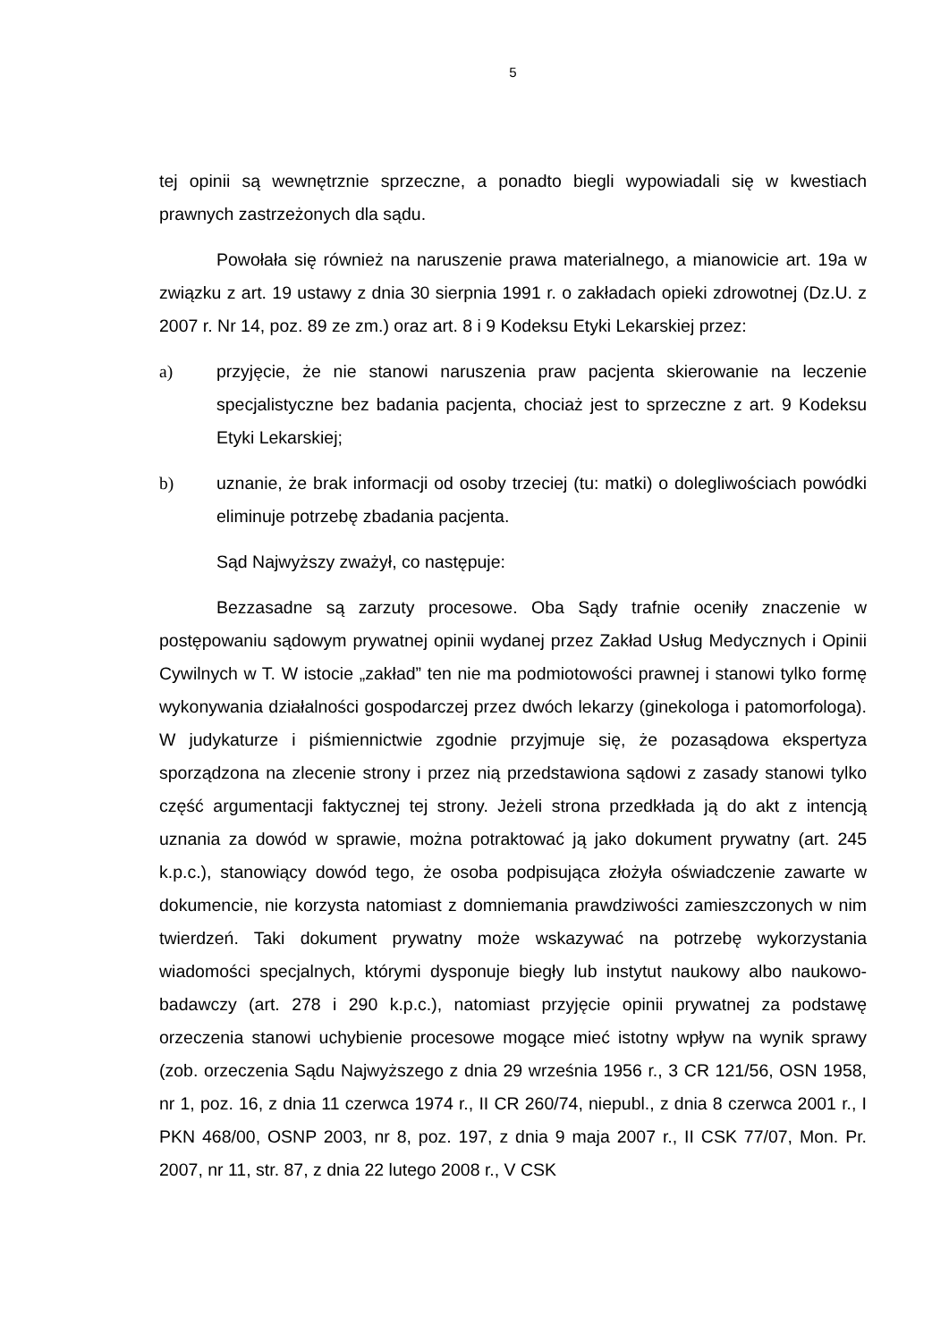5
tej opinii są wewnętrznie sprzeczne, a ponadto biegli wypowiadali się w kwestiach prawnych zastrzeżonych dla sądu.
Powołała się również na naruszenie prawa materialnego, a mianowicie art. 19a w związku z art. 19 ustawy z dnia 30 sierpnia 1991 r. o zakładach opieki zdrowotnej (Dz.U. z 2007 r. Nr 14, poz. 89 ze zm.) oraz art. 8 i 9 Kodeksu Etyki Lekarskiej przez:
a) przyjęcie, że nie stanowi naruszenia praw pacjenta skierowanie na leczenie specjalistyczne bez badania pacjenta, chociaż jest to sprzeczne z art. 9 Kodeksu Etyki Lekarskiej;
b) uznanie, że brak informacji od osoby trzeciej (tu: matki) o dolegliwościach powódki eliminuje potrzebę zbadania pacjenta.
Sąd Najwyższy zważył, co następuje:
Bezzasadne są zarzuty procesowe. Oba Sądy trafnie oceniły znaczenie w postępowaniu sądowym prywatnej opinii wydanej przez Zakład Usług Medycznych i Opinii Cywilnych w T. W istocie „zakład” ten nie ma podmiotowości prawnej i stanowi tylko formę wykonywania działalności gospodarczej przez dwóch lekarzy (ginekologa i patomorfologa). W judykaturze i piśmiennictwie zgodnie przyjmuje się, że pozasądowa ekspertyza sporządzona na zlecenie strony i przez nią przedstawiona sądowi z zasady stanowi tylko część argumentacji faktycznej tej strony. Jeżeli strona przedkłada ją do akt z intencją uznania za dowód w sprawie, można potraktować ją jako dokument prywatny (art. 245 k.p.c.), stanowiący dowód tego, że osoba podpisująca złożyła oświadczenie zawarte w dokumencie, nie korzysta natomiast z domniemania prawdziwości zamieszczonych w nim twierdzeń. Taki dokument prywatny może wskazywać na potrzebę wykorzystania wiadomości specjalnych, którymi dysponuje biegły lub instytut naukowy albo naukowo-badawczy (art. 278 i 290 k.p.c.), natomiast przyjęcie opinii prywatnej za podstawę orzeczenia stanowi uchybienie procesowe mogące mieć istotny wpływ na wynik sprawy (zob. orzeczenia Sądu Najwyższego z dnia 29 września 1956 r., 3 CR 121/56, OSN 1958, nr 1, poz. 16, z dnia 11 czerwca 1974 r., II CR 260/74, niepubl., z dnia 8 czerwca 2001 r., I PKN 468/00, OSNP 2003, nr 8, poz. 197, z dnia 9 maja 2007 r., II CSK 77/07, Mon. Pr. 2007, nr 11, str. 87, z dnia 22 lutego 2008 r., V CSK